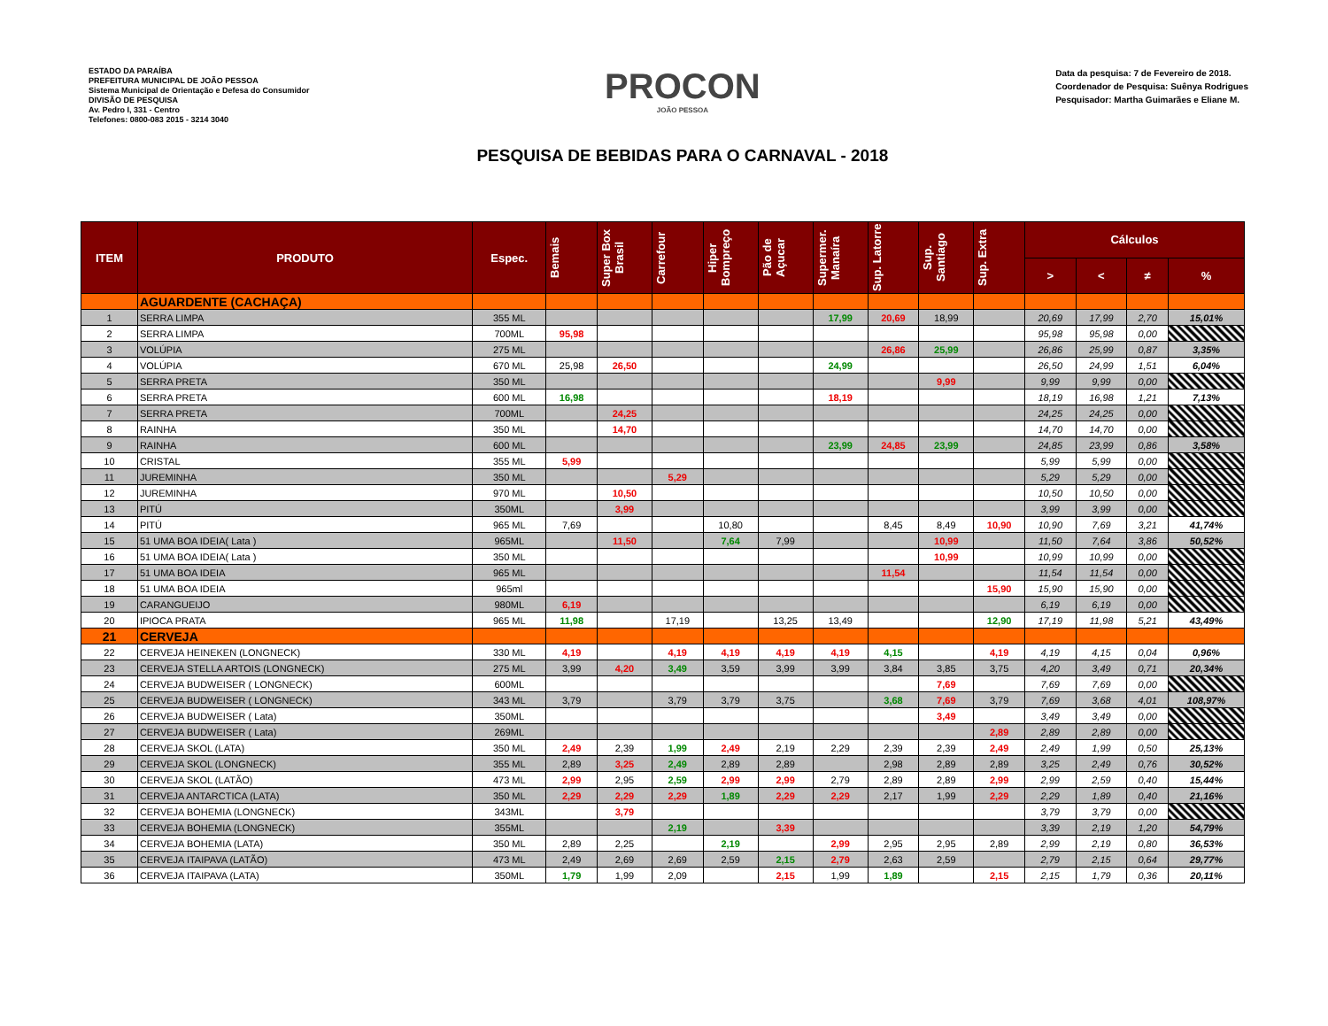ESTADO DA PARAÍBA
PREFEITURA MUNICIPAL DE JOÃO PESSOA
Sistema Municipal de Orientação e Defesa do Consumidor
DIVISÃO DE PESQUISA
Av. Pedro I, 331 - Centro
Telefones: 0800-083 2015 - 3214 3040
PROCON
JOÃO PESSOA
PESQUISA DE BEBIDAS PARA O CARNAVAL - 2018
Data da pesquisa: 7 de Fevereiro de 2018.
Coordenador de Pesquisa: Suênya Rodrigues
Pesquisador: Martha Guimarães e Eliane M.
| ITEM | PRODUTO | Espec. | Bemais | Super Box Brasil | Carrefour | Hiper Bompreço | Pão de Açucar | Supermer. Manaíra | Sup. Latorre | Sup. Santiago | Sup. Extra | Cálculos | | | |
| --- | --- | --- | --- | --- | --- | --- | --- | --- | --- | --- | --- | --- | --- | --- | --- |
| | | | | | | | | | | | | > | < | ≠ | % |
| | AGUARDENTE (CACHAÇA) | | | | | | | | | | | | | | |
| 1 | SERRA LIMPA | 355 ML | | | | | | 17,99 | 20,69 | 18,99 | | 20,69 | 17,99 | 2,70 | 15,01% |
| 2 | SERRA LIMPA | 700ML | 95,98 | | | | | | | | | 95,98 | 95,98 | 0,00 | |
| 3 | VOLÚPIA | 275 ML | | | | | | | 26,86 | 25,99 | | 26,86 | 25,99 | 0,87 | 3,35% |
| 4 | VOLÚPIA | 670 ML | 25,98 | 26,50 | | | | 24,99 | | | | 26,50 | 24,99 | 1,51 | 6,04% |
| 5 | SERRA PRETA | 350 ML | | | | | | | | 9,99 | | 9,99 | 9,99 | 0,00 | |
| 6 | SERRA PRETA | 600 ML | 16,98 | | | | | 18,19 | | | | 18,19 | 16,98 | 1,21 | 7,13% |
| 7 | SERRA PRETA | 700ML | | 24,25 | | | | | | | | 24,25 | 24,25 | 0,00 | |
| 8 | RAINHA | 350 ML | | 14,70 | | | | | | | | 14,70 | 14,70 | 0,00 | |
| 9 | RAINHA | 600 ML | | | | | | 23,99 | 24,85 | 23,99 | | 24,85 | 23,99 | 0,86 | 3,58% |
| 10 | CRISTAL | 355 ML | 5,99 | | | | | | | | | 5,99 | 5,99 | 0,00 | |
| 11 | JUREMINHA | 350 ML | | | 5,29 | | | | | | | 5,29 | 5,29 | 0,00 | |
| 12 | JUREMINHA | 970 ML | | 10,50 | | | | | | | | 10,50 | 10,50 | 0,00 | |
| 13 | PITÚ | 350ML | | 3,99 | | | | | | | | 3,99 | 3,99 | 0,00 | |
| 14 | PITÚ | 965 ML | 7,69 | | | 10,80 | | | 8,45 | 8,49 | 10,90 | 10,90 | 7,69 | 3,21 | 41,74% |
| 15 | 51 UMA BOA IDEIA( Lata ) | 965ML | | 11,50 | | 7,64 | 7,99 | | | 10,99 | | 11,50 | 7,64 | 3,86 | 50,52% |
| 16 | 51 UMA BOA IDEIA( Lata ) | 350 ML | | | | | | | | 10,99 | | 10,99 | 10,99 | 0,00 | |
| 17 | 51 UMA BOA IDEIA | 965 ML | | | | | | | 11,54 | | | 11,54 | 11,54 | 0,00 | |
| 18 | 51 UMA BOA IDEIA | 965ml | | | | | | | | | 15,90 | 15,90 | 15,90 | 0,00 | |
| 19 | CARANGUEIJO | 980ML | 6,19 | | | | | | | | | 6,19 | 6,19 | 0,00 | |
| 20 | IPIOCA PRATA | 965 ML | 11,98 | | 17,19 | | 13,25 | 13,49 | | | 12,90 | 17,19 | 11,98 | 5,21 | 43,49% |
| 21 | CERVEJA | | | | | | | | | | | | | | |
| 22 | CERVEJA HEINEKEN (LONGNECK) | 330 ML | 4,19 | | 4,19 | 4,19 | 4,19 | 4,19 | 4,15 | | 4,19 | 4,19 | 4,15 | 0,04 | 0,96% |
| 23 | CERVEJA STELLA ARTOIS (LONGNECK) | 275 ML | 3,99 | 4,20 | 3,49 | 3,59 | 3,99 | 3,99 | 3,84 | 3,85 | 3,75 | 4,20 | 3,49 | 0,71 | 20,34% |
| 24 | CERVEJA BUDWEISER ( LONGNECK) | 600ML | | | | | | | | 7,69 | | 7,69 | 7,69 | 0,00 | |
| 25 | CERVEJA BUDWEISER ( LONGNECK) | 343 ML | 3,79 | | 3,79 | 3,79 | 3,75 | | 3,68 | 7,69 | 3,79 | 7,69 | 3,68 | 4,01 | 108,97% |
| 26 | CERVEJA BUDWEISER ( Lata) | 350ML | | | | | | | | 3,49 | | 3,49 | 3,49 | 0,00 | |
| 27 | CERVEJA BUDWEISER ( Lata) | 269ML | | | | | | | | | 2,89 | 2,89 | 2,89 | 0,00 | |
| 28 | CERVEJA SKOL (LATA) | 350 ML | 2,49 | 2,39 | 1,99 | 2,49 | 2,19 | 2,29 | 2,39 | 2,39 | 2,49 | 2,49 | 1,99 | 0,50 | 25,13% |
| 29 | CERVEJA SKOL (LONGNECK) | 355 ML | 2,89 | 3,25 | 2,49 | 2,89 | 2,89 | | 2,98 | 2,89 | 2,89 | 3,25 | 2,49 | 0,76 | 30,52% |
| 30 | CERVEJA SKOL (LATÃO) | 473 ML | 2,99 | 2,95 | 2,59 | 2,99 | 2,99 | 2,79 | 2,89 | 2,89 | 2,99 | 2,99 | 2,59 | 0,40 | 15,44% |
| 31 | CERVEJA ANTARCTICA (LATA) | 350 ML | 2,29 | 2,29 | 2,29 | 1,89 | 2,29 | 2,29 | 2,17 | 1,99 | 2,29 | 2,29 | 1,89 | 0,40 | 21,16% |
| 32 | CERVEJA BOHEMIA (LONGNECK) | 343ML | | 3,79 | | | | | | | | 3,79 | 3,79 | 0,00 | |
| 33 | CERVEJA BOHEMIA (LONGNECK) | 355ML | | | 2,19 | | 3,39 | | | | | 3,39 | 2,19 | 1,20 | 54,79% |
| 34 | CERVEJA BOHEMIA (LATA) | 350 ML | 2,89 | 2,25 | | 2,19 | | 2,99 | 2,95 | 2,95 | 2,89 | 2,99 | 2,19 | 0,80 | 36,53% |
| 35 | CERVEJA ITAIPAVA (LATÃO) | 473 ML | 2,49 | 2,69 | 2,69 | 2,59 | 2,15 | 2,79 | 2,63 | 2,59 | | 2,79 | 2,15 | 0,64 | 29,77% |
| 36 | CERVEJA ITAIPAVA (LATA) | 350ML | 1,79 | 1,99 | 2,09 | | 2,15 | 1,99 | 1,89 | | 2,15 | 2,15 | 1,79 | 0,36 | 20,11% |